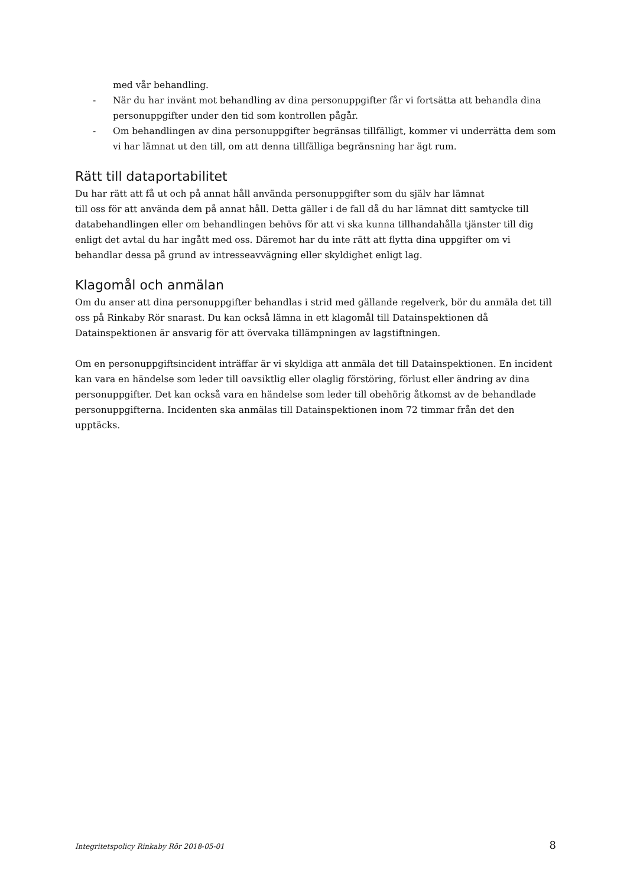med vår behandling.
- När du har invänt mot behandling av dina personuppgifter får vi fortsätta att behandla dina personuppgifter under den tid som kontrollen pågår.
- Om behandlingen av dina personuppgifter begränsas tillfälligt, kommer vi underrätta dem som vi har lämnat ut den till, om att denna tillfälliga begränsning har ägt rum.
Rätt till dataportabilitet
Du har rätt att få ut och på annat håll använda personuppgifter som du själv har lämnat
till oss för att använda dem på annat håll. Detta gäller i de fall då du har lämnat ditt samtycke till databehandlingen eller om behandlingen behövs för att vi ska kunna tillhandahålla tjänster till dig enligt det avtal du har ingått med oss. Däremot har du inte rätt att flytta dina uppgifter om vi behandlar dessa på grund av intresseavvägning eller skyldighet enligt lag.
Klagomål och anmälan
Om du anser att dina personuppgifter behandlas i strid med gällande regelverk, bör du anmäla det till oss på Rinkaby Rör snarast. Du kan också lämna in ett klagomål till Datainspektionen då Datainspektionen är ansvarig för att övervaka tillämpningen av lagstiftningen.
Om en personuppgiftsincident inträffar är vi skyldiga att anmäla det till Datainspektionen. En incident kan vara en händelse som leder till oavsiktlig eller olaglig förstöring, förlust eller ändring av dina personuppgifter. Det kan också vara en händelse som leder till obehörig åtkomst av de behandlade personuppgifterna. Incidenten ska anmälas till Datainspektionen inom 72 timmar från det den upptäcks.
Integritetspolicy Rinkaby Rör 2018-05-01 8